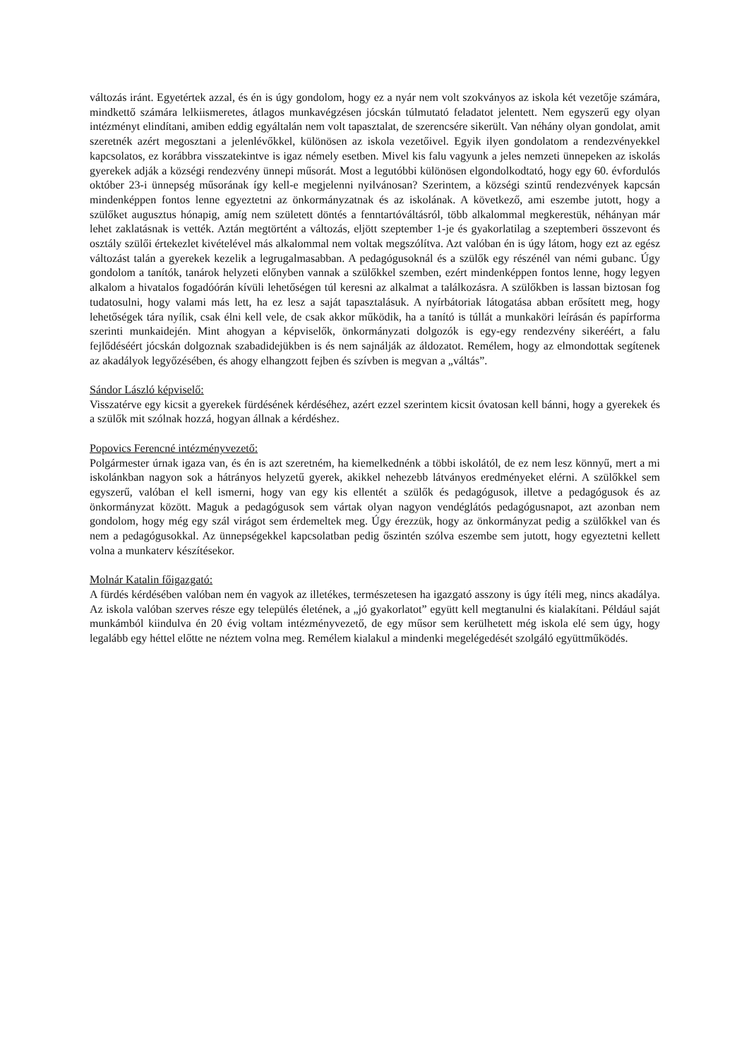változás iránt. Egyetértek azzal, és én is úgy gondolom, hogy ez a nyár nem volt szokványos az iskola két vezetője számára, mindkettő számára lelkiismeretes, átlagos munkavégzésen jócskán túlmutató feladatot jelentett. Nem egyszerű egy olyan intézményt elindítani, amiben eddig egyáltalán nem volt tapasztalat, de szerencsére sikerült. Van néhány olyan gondolat, amit szeretnék azért megosztani a jelenlévőkkel, különösen az iskola vezetőivel. Egyik ilyen gondolatom a rendezvényekkel kapcsolatos, ez korábbra visszatekintve is igaz némely esetben. Mivel kis falu vagyunk a jeles nemzeti ünnepeken az iskolás gyerekek adják a községi rendezvény ünnepi műsorát. Most a legutóbbi különösen elgondolkodtató, hogy egy 60. évfordulós október 23-i ünnepség műsorának így kell-e megjelenni nyilvánosan? Szerintem, a községi szintű rendezvények kapcsán mindenképpen fontos lenne egyeztetni az önkormányzatnak és az iskolának. A következő, ami eszembe jutott, hogy a szülőket augusztus hónapig, amíg nem született döntés a fenntartóváltásról, több alkalommal megkerestük, néhányan már lehet zaklatásnak is vették. Aztán megtörtént a változás, eljött szeptember 1-je és gyakorlatilag a szeptemberi összevont és osztály szülői értekezlet kivételével más alkalommal nem voltak megszólítva. Azt valóban én is úgy látom, hogy ezt az egész változást talán a gyerekek kezelik a legrugalmasabban. A pedagógusoknál és a szülők egy részénél van némi gubanc. Úgy gondolom a tanítók, tanárok helyzeti előnyben vannak a szülőkkel szemben, ezért mindenképpen fontos lenne, hogy legyen alkalom a hivatalos fogadóórán kívüli lehetőségen túl keresni az alkalmat a találkozásra. A szülőkben is lassan biztosan fog tudatosulni, hogy valami más lett, ha ez lesz a saját tapasztalásuk. A nyírbátoriak látogatása abban erősített meg, hogy lehetőségek tára nyílik, csak élni kell vele, de csak akkor működik, ha a tanító is túllát a munkaköri leírásán és papírforma szerinti munkaidején. Mint ahogyan a képviselők, önkormányzati dolgozók is egy-egy rendezvény sikeréért, a falu fejlődéséért jócskán dolgoznak szabadidejükben is és nem sajnálják az áldozatot. Remélem, hogy az elmondottak segítenek az akadályok legyőzésében, és ahogy elhangzott fejben és szívben is megvan a „váltás”.
Sándor László képviselő:
Visszatérve egy kicsit a gyerekek fürdésének kérdéséhez, azért ezzel szerintem kicsit óvatosan kell bánni, hogy a gyerekek és a szülők mit szólnak hozzá, hogyan állnak a kérdéshez.
Popovics Ferencné intézményvezető:
Polgármester úrnak igaza van, és én is azt szeretném, ha kiemelkednénk a többi iskolától, de ez nem lesz könnyű, mert a mi iskolánkban nagyon sok a hátrányos helyzetű gyerek, akikkel nehezebb látványos eredményeket elérni. A szülőkkel sem egyszerű, valóban el kell ismerni, hogy van egy kis ellentét a szülők és pedagógusok, illetve a pedagógusok és az önkormányzat között. Maguk a pedagógusok sem vártak olyan nagyon vendéglátós pedagógusnapot, azt azonban nem gondolom, hogy még egy szál virágot sem érdemeltek meg. Úgy érezzük, hogy az önkormányzat pedig a szülőkkel van és nem a pedagógusokkal. Az ünnepségekkel kapcsolatban pedig őszintén szólva eszembe sem jutott, hogy egyeztetni kellett volna a munkaterv készítésekor.
Molnár Katalin főigazgató:
A fürdés kérdésében valóban nem én vagyok az illetékes, természetesen ha igazgató asszony is úgy ítéli meg, nincs akadálya. Az iskola valóban szerves része egy település életének, a „jó gyakorlatot” együtt kell megtanulni és kialakítani. Például saját munkámból kiindulva én 20 évig voltam intézményvezető, de egy műsor sem kerülhetett még iskola elé sem úgy, hogy legalább egy héttel előtte ne néztem volna meg. Remélem kialakul a mindenki megelégedését szolgáló együttműködés.